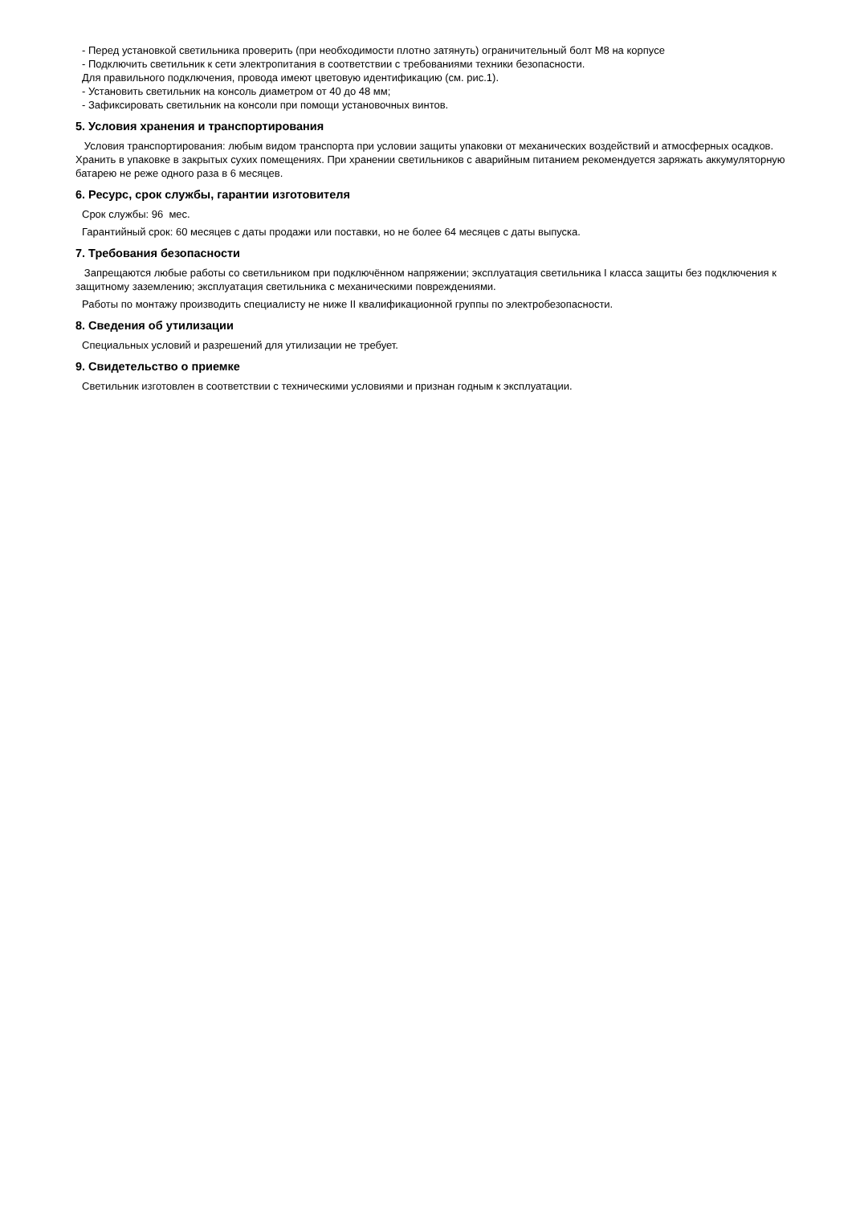- Перед установкой светильника проверить (при необходимости плотно затянуть) ограничительный болт М8 на корпусе
- Подключить светильник к сети электропитания в соответствии с требованиями техники безопасности.
Для правильного подключения, провода имеют цветовую идентификацию (см. рис.1).
- Установить светильник на консоль диаметром от 40 до 48 мм;
- Зафиксировать светильник на консоли при помощи установочных винтов.
5. Условия хранения и транспортирования
Условия транспортирования: любым видом транспорта при условии защиты упаковки от механических воздействий и атмосферных осадков. Хранить в упаковке в закрытых сухих помещениях. При хранении светильников с аварийным питанием рекомендуется заряжать аккумуляторную батарею не реже одного раза в 6 месяцев.
6. Ресурс, срок службы, гарантии изготовителя
Срок службы: 96 мес.
Гарантийный срок: 60 месяцев с даты продажи или поставки, но не более 64 месяцев с даты выпуска.
7. Требования безопасности
Запрещаются любые работы со светильником при подключённом напряжении; эксплуатация светильника I класса защиты без подключения к защитному заземлению; эксплуатация светильника с механическими повреждениями.
Работы по монтажу производить специалисту не ниже II квалификационной группы по электробезопасности.
8. Сведения об утилизации
Специальных условий и разрешений для утилизации не требует.
9. Свидетельство о приемке
Светильник изготовлен в соответствии с техническими условиями и признан годным к эксплуатации.